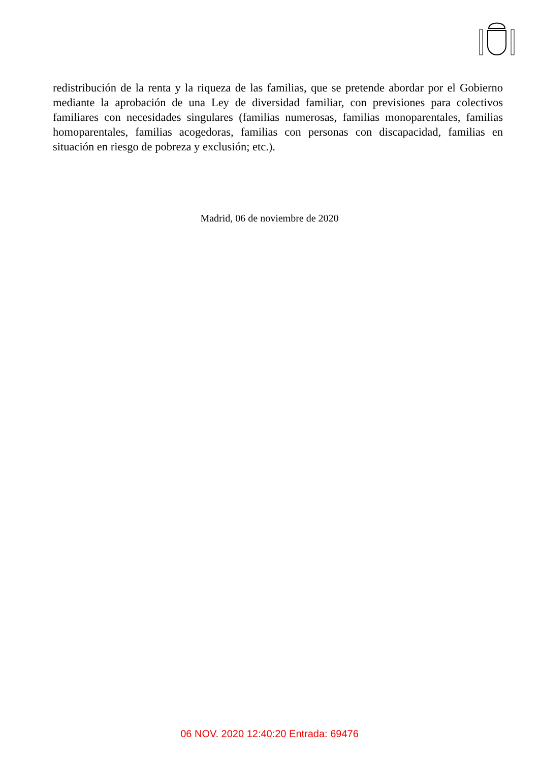redistribución de la renta y la riqueza de las familias, que se pretende abordar por el Gobierno mediante la aprobación de una Ley de diversidad familiar, con previsiones para colectivos familiares con necesidades singulares (familias numerosas, familias monoparentales, familias homoparentales, familias acogedoras, familias con personas con discapacidad, familias en situación en riesgo de pobreza y exclusión; etc.).
Madrid, 06 de noviembre de 2020
06 NOV. 2020 12:40:20 Entrada: 69476